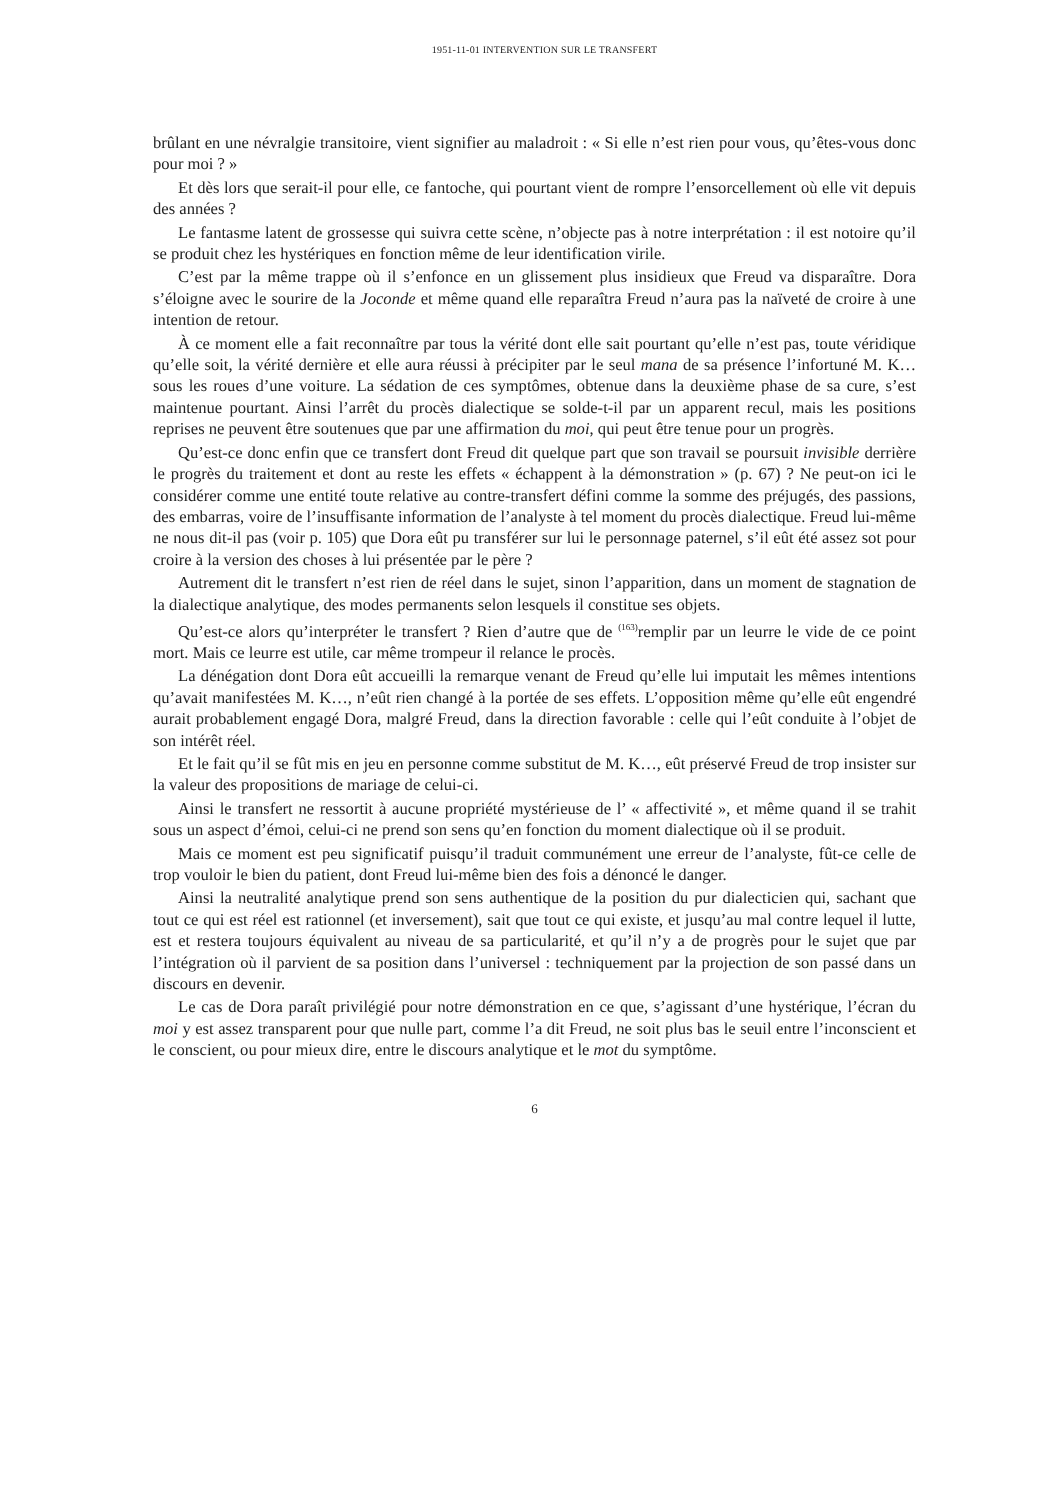1951-11-01 INTERVENTION SUR LE TRANSFERT
brûlant en une névralgie transitoire, vient signifier au maladroit : « Si elle n’est rien pour vous, qu’êtes-vous donc pour moi ? »
Et dès lors que serait-il pour elle, ce fantoche, qui pourtant vient de rompre l’ensorcellement où elle vit depuis des années ?
Le fantasme latent de grossesse qui suivra cette scène, n’objecte pas à notre interprétation : il est notoire qu’il se produit chez les hystériques en fonction même de leur identification virile.
C’est par la même trappe où il s’enfonce en un glissement plus insidieux que Freud va disparaître. Dora s’éloigne avec le sourire de la Joconde et même quand elle reparaîtra Freud n’aura pas la naïveté de croire à une intention de retour.
À ce moment elle a fait reconnaître par tous la vérité dont elle sait pourtant qu’elle n’est pas, toute véridique qu’elle soit, la vérité dernière et elle aura réussi à précipiter par le seul mana de sa présence l’infortuné M. K… sous les roues d’une voiture. La sédation de ces symptômes, obtenue dans la deuxième phase de sa cure, s’est maintenue pourtant. Ainsi l’arrêt du procès dialectique se solde-t-il par un apparent recul, mais les positions reprises ne peuvent être soutenues que par une affirmation du moi, qui peut être tenue pour un progrès.
Qu’est-ce donc enfin que ce transfert dont Freud dit quelque part que son travail se poursuit invisible derrière le progrès du traitement et dont au reste les effets « échappent à la démonstration » (p. 67) ? Ne peut-on ici le considérer comme une entité toute relative au contre-transfert défini comme la somme des préjugés, des passions, des embarras, voire de l’insuffisante information de l’analyste à tel moment du procès dialectique. Freud lui-même ne nous dit-il pas (voir p. 105) que Dora eût pu transférer sur lui le personnage paternel, s’il eût été assez sot pour croire à la version des choses à lui présentée par le père ?
Autrement dit le transfert n’est rien de réel dans le sujet, sinon l’apparition, dans un moment de stagnation de la dialectique analytique, des modes permanents selon lesquels il constitue ses objets.
Qu’est-ce alors qu’interpréter le transfert ? Rien d’autre que de <sup>(163)</sup>remplir par un leurre le vide de ce point mort. Mais ce leurre est utile, car même trompeur il relance le procès.
La dénégation dont Dora eût accueilli la remarque venant de Freud qu’elle lui imputait les mêmes intentions qu’avait manifestées M. K…, n’eût rien changé à la portée de ses effets. L’opposition même qu’elle eût engendré aurait probablement engagé Dora, malgré Freud, dans la direction favorable : celle qui l’eût conduite à l’objet de son intérêt réel.
Et le fait qu’il se fût mis en jeu en personne comme substitut de M. K…, eût préservé Freud de trop insister sur la valeur des propositions de mariage de celui-ci.
Ainsi le transfert ne ressortit à aucune propriété mystérieuse de l’ « affectivité », et même quand il se trahit sous un aspect d’émoi, celui-ci ne prend son sens qu’en fonction du moment dialectique où il se produit.
Mais ce moment est peu significatif puisqu’il traduit communément une erreur de l’analyste, fût-ce celle de trop vouloir le bien du patient, dont Freud lui-même bien des fois a dénoncé le danger.
Ainsi la neutralité analytique prend son sens authentique de la position du pur dialecticien qui, sachant que tout ce qui est réel est rationnel (et inversement), sait que tout ce qui existe, et jusqu’au mal contre lequel il lutte, est et restera toujours équivalent au niveau de sa particularité, et qu’il n’y a de progrès pour le sujet que par l’intégration où il parvient de sa position dans l’universel : techniquement par la projection de son passé dans un discours en devenir.
Le cas de Dora paraît privilégié pour notre démonstration en ce que, s’agissant d’une hystérique, l’écran du moi y est assez transparent pour que nulle part, comme l’a dit Freud, ne soit plus bas le seuil entre l’inconscient et le conscient, ou pour mieux dire, entre le discours analytique et le mot du symptôme.
6